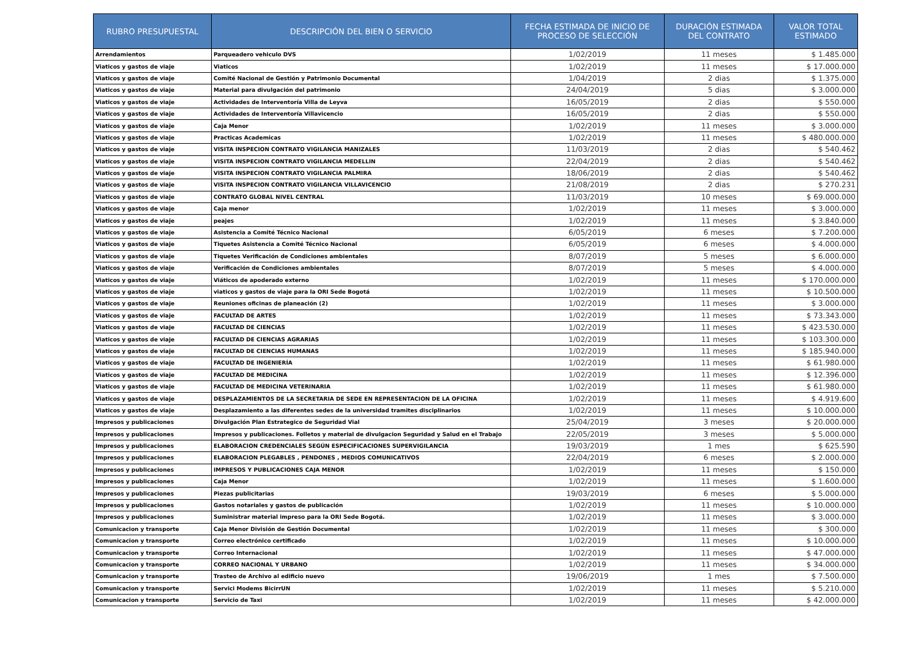| RUBRO PRESUPUESTAL | DESCRIPCIÓN DEL BIEN O SERVICIO | FECHA ESTIMADA DE INICIO DE PROCESO DE SELECCIÓN | DURACIÓN ESTIMADA DEL CONTRATO | VALOR TOTAL ESTIMADO |
| --- | --- | --- | --- | --- |
| Arrendamientos | Parqueadero vehiculo DVS | 1/02/2019 | 11 meses | $ 1.485.000 |
| Viaticos y gastos de viaje | Viaticos | 1/02/2019 | 11 meses | $ 17.000.000 |
| Viaticos y gastos de viaje | Comité Nacional de Gestión y Patrimonio Documental | 1/04/2019 | 2 dias | $ 1.375.000 |
| Viaticos y gastos de viaje | Material para divulgación del patrimonio | 24/04/2019 | 5 dias | $ 3.000.000 |
| Viaticos y gastos de viaje | Actividades de Interventoría Villa de Leyva | 16/05/2019 | 2 dias | $ 550.000 |
| Viaticos y gastos de viaje | Actividades de Interventoría Villavicencio | 16/05/2019 | 2 dias | $ 550.000 |
| Viaticos y gastos de viaje | Caja Menor | 1/02/2019 | 11 meses | $ 3.000.000 |
| Viaticos y gastos de viaje | Practicas Academicas | 1/02/2019 | 11 meses | $ 480.000.000 |
| Viaticos y gastos de viaje | VISITA INSPECION CONTRATO VIGILANCIA MANIZALES | 11/03/2019 | 2 dias | $ 540.462 |
| Viaticos y gastos de viaje | VISITA INSPECION CONTRATO VIGILANCIA MEDELLIN | 22/04/2019 | 2 dias | $ 540.462 |
| Viaticos y gastos de viaje | VISITA INSPECION CONTRATO VIGILANCIA PALMIRA | 18/06/2019 | 2 dias | $ 540.462 |
| Viaticos y gastos de viaje | VISITA INSPECION CONTRATO VIGILANCIA VILLAVICENCIO | 21/08/2019 | 2 dias | $ 270.231 |
| Viaticos y gastos de viaje | CONTRATO GLOBAL NIVEL CENTRAL | 11/03/2019 | 10 meses | $ 69.000.000 |
| Viaticos y gastos de viaje | Caja menor | 1/02/2019 | 11 meses | $ 3.000.000 |
| Viaticos y gastos de viaje | peajes | 1/02/2019 | 11 meses | $ 3.840.000 |
| Viaticos y gastos de viaje | Asistencia a Comité Técnico Nacional | 6/05/2019 | 6 meses | $ 7.200.000 |
| Viaticos y gastos de viaje | Tiquetes Asistencia a Comité Técnico Nacional | 6/05/2019 | 6 meses | $ 4.000.000 |
| Viaticos y gastos de viaje | Tiquetes Verificación de Condiciones ambientales | 8/07/2019 | 5 meses | $ 6.000.000 |
| Viaticos y gastos de viaje | Verificación de Condiciones ambientales | 8/07/2019 | 5 meses | $ 4.000.000 |
| Viaticos y gastos de viaje | Viáticos de apoderado externo | 1/02/2019 | 11 meses | $ 170.000.000 |
| Viaticos y gastos de viaje | viaticos y gastos de viaje para la ORI Sede Bogotá | 1/02/2019 | 11 meses | $ 10.500.000 |
| Viaticos y gastos de viaje | Reuniones oficinas de planeación (2) | 1/02/2019 | 11 meses | $ 3.000.000 |
| Viaticos y gastos de viaje | FACULTAD DE ARTES | 1/02/2019 | 11 meses | $ 73.343.000 |
| Viaticos y gastos de viaje | FACULTAD DE CIENCIAS | 1/02/2019 | 11 meses | $ 423.530.000 |
| Viaticos y gastos de viaje | FACULTAD DE CIENCIAS AGRARIAS | 1/02/2019 | 11 meses | $ 103.300.000 |
| Viaticos y gastos de viaje | FACULTAD DE CIENCIAS HUMANAS | 1/02/2019 | 11 meses | $ 185.940.000 |
| Viaticos y gastos de viaje | FACULTAD DE INGENIERÍA | 1/02/2019 | 11 meses | $ 61.980.000 |
| Viaticos y gastos de viaje | FACULTAD DE MEDICINA | 1/02/2019 | 11 meses | $ 12.396.000 |
| Viaticos y gastos de viaje | FACULTAD DE MEDICINA VETERINARIA | 1/02/2019 | 11 meses | $ 61.980.000 |
| Viaticos y gastos de viaje | DESPLAZAMIENTOS DE LA SECRETARIA DE SEDE EN REPRESENTACION DE LA OFICINA | 1/02/2019 | 11 meses | $ 4.919.600 |
| Viaticos y gastos de viaje | Desplazamiento a las diferentes sedes de la universidad tramites disciplinarios | 1/02/2019 | 11 meses | $ 10.000.000 |
| Impresos y publicaciones | Divulgación Plan Estrategico de Seguridad Vial | 25/04/2019 | 3 meses | $ 20.000.000 |
| Impresos y publicaciones | Impresos y publicaciones. Folletos y material de divulgacion Seguridad y Salud en el Trabajo | 22/05/2019 | 3 meses | $ 5.000.000 |
| Impresos y publicaciones | ELABORACION CREDENCIALES SEGÚN ESPECIFICACIONES SUPERVIGILANCIA | 19/03/2019 | 1 mes | $ 625.590 |
| Impresos y publicaciones | ELABORACION PLEGABLES , PENDONES , MEDIOS COMUNICATIVOS | 22/04/2019 | 6 meses | $ 2.000.000 |
| Impresos y publicaciones | IMPRESOS Y PUBLICACIONES CAJA MENOR | 1/02/2019 | 11 meses | $ 150.000 |
| Impresos y publicaciones | Caja Menor | 1/02/2019 | 11 meses | $ 1.600.000 |
| Impresos y publicaciones | Piezas publicitarias | 19/03/2019 | 6 meses | $ 5.000.000 |
| Impresos y publicaciones | Gastos notariales y gastos de publicación | 1/02/2019 | 11 meses | $ 10.000.000 |
| Impresos y publicaciones | Suministrar material impreso para la ORI Sede Bogotá. | 1/02/2019 | 11 meses | $ 3.000.000 |
| Comunicacion y transporte | Caja Menor División de Gestión Documental | 1/02/2019 | 11 meses | $ 300.000 |
| Comunicacion y transporte | Correo electrónico certificado | 1/02/2019 | 11 meses | $ 10.000.000 |
| Comunicacion y transporte | Correo Internacional | 1/02/2019 | 11 meses | $ 47.000.000 |
| Comunicacion y transporte | CORREO NACIONAL Y URBANO | 1/02/2019 | 11 meses | $ 34.000.000 |
| Comunicacion y transporte | Trasteo de Archivo al edificio nuevo | 19/06/2019 | 1 mes | $ 7.500.000 |
| Comunicacion y transporte | Servici Modems BicirrUN | 1/02/2019 | 11 meses | $ 5.210.000 |
| Comunicacion y transporte | Servicio de Taxi | 1/02/2019 | 11 meses | $ 42.000.000 |